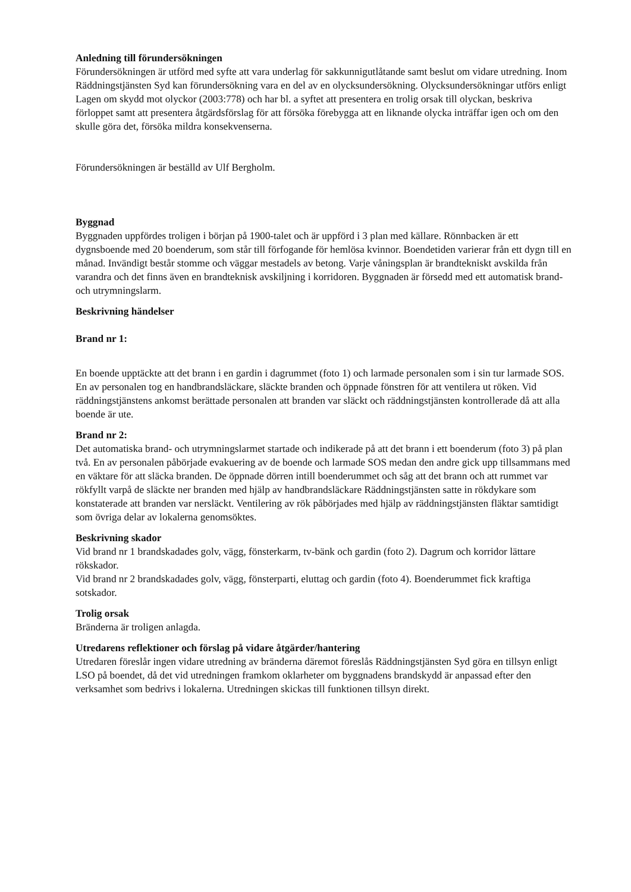Anledning till förundersökningen
Förundersökningen är utförd med syfte att vara underlag för sakkunnigutlåtande samt beslut om vidare utredning. Inom Räddningstjänsten Syd kan förundersökning vara en del av en olycksundersökning. Olycksundersökningar utförs enligt Lagen om skydd mot olyckor (2003:778) och har bl. a syftet att presentera en trolig orsak till olyckan, beskriva förloppet samt att presentera åtgärdsförslag för att försöka förebygga att en liknande olycka inträffar igen och om den skulle göra det, försöka mildra konsekvenserna.
Förundersökningen är beställd av Ulf Bergholm.
Byggnad
Byggnaden uppfördes troligen i början på 1900-talet och är uppförd i 3 plan med källare. Rönnbacken är ett dygnsboende med 20 boenderum, som står till förfogande för hemlösa kvinnor. Boendetiden varierar från ett dygn till en månad. Invändigt består stomme och väggar mestadels av betong. Varje våningsplan är brandtekniskt avskilda från varandra och det finns även en brandteknisk avskiljning i korridoren. Byggnaden är försedd med ett automatisk brand- och utrymningslarm.
Beskrivning händelser
Brand nr 1:
En boende upptäckte att det brann i en gardin i dagrummet (foto 1) och larmade personalen som i sin tur larmade SOS. En av personalen tog en handbrandsläckare, släckte branden och öppnade fönstren för att ventilera ut röken. Vid räddningstjänstens ankomst berättade personalen att branden var släckt och räddningstjänsten kontrollerade då att alla boende är ute.
Brand nr 2:
Det automatiska brand- och utrymningslarmet startade och indikerade på att det brann i ett boenderum (foto 3) på plan två. En av personalen påbörjade evakuering av de boende och larmade SOS medan den andre gick upp tillsammans med en väktare för att släcka branden. De öppnade dörren intill boenderummet och såg att det brann och att rummet var rökfyllt varpå de släckte ner branden med hjälp av handbrandsläckare Räddningstjänsten satte in rökdykare som konstaterade att branden var nersläckt. Ventilering av rök påbörjades med hjälp av räddningstjänsten fläktar samtidigt som övriga delar av lokalerna genomsöktes.
Beskrivning skador
Vid brand nr 1 brandskadades golv, vägg, fönsterkarm, tv-bänk och gardin (foto 2). Dagrum och korridor lättare rökskador.
Vid brand nr 2 brandskadades golv, vägg, fönsterparti, eluttag och gardin (foto 4). Boenderummet fick kraftiga sotskador.
Trolig orsak
Bränderna är troligen anlagda.
Utredarens reflektioner och förslag på vidare åtgärder/hantering
Utredaren föreslår ingen vidare utredning av bränderna däremot föreslås Räddningstjänsten Syd göra en tillsyn enligt LSO på boendet, då det vid utredningen framkom oklarheter om byggnadens brandskydd är anpassad efter den verksamhet som bedrivs i lokalerna. Utredningen skickas till funktionen tillsyn direkt.